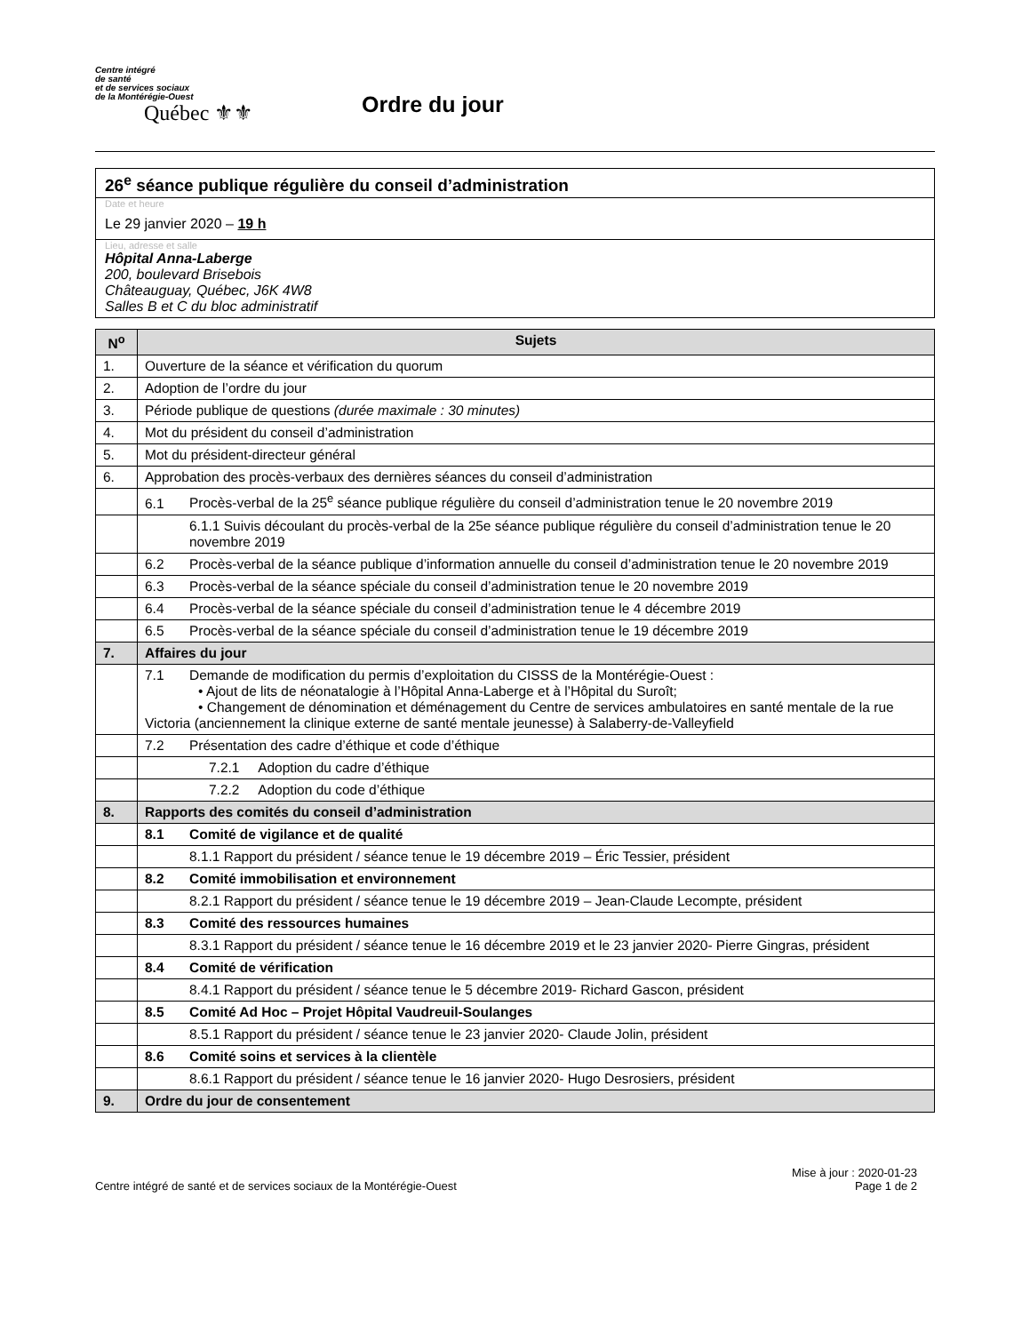Centre intégré
de santé
et de services sociaux
de la Montérégie-Ouest
Québec ⚜⚜
Ordre du jour
26<sup>e</sup> séance publique régulière du conseil d’administration
Date et heure
Le 29 janvier 2020 – 19 h
Lieu, adresse et salle
Hôpital Anna-Laberge
200, boulevard Brisebois
Châteauguay, Québec, J6K 4W8
Salles B et C du bloc administratif
| N<sup>o</sup> | Sujets |
| --- | --- |
| 1. | Ouverture de la séance et vérification du quorum |
| 2. | Adoption de l’ordre du jour |
| 3. | Période publique de questions (durée maximale : 30 minutes) |
| 4. | Mot du président du conseil d’administration |
| 5. | Mot du président-directeur général |
| 6. | Approbation des procès-verbaux des dernières séances du conseil d’administration |
| | 6.1 Procès-verbal de la 25<sup>e</sup> séance publique régulière du conseil d’administration tenue le 20 novembre 2019 |
| | 6.1.1 Suivis découlant du procès-verbal de la 25e séance publique régulière du conseil d’administration tenue le 20 novembre 2019 |
| | 6.2 Procès-verbal de la séance publique d’information annuelle du conseil d’administration tenue le 20 novembre 2019 |
| | 6.3 Procès-verbal de la séance spéciale du conseil d’administration tenue le 20 novembre 2019 |
| | 6.4 Procès-verbal de la séance spéciale du conseil d’administration tenue le 4 décembre 2019 |
| | 6.5 Procès-verbal de la séance spéciale du conseil d’administration tenue le 19 décembre 2019 |
| 7. | Affaires du jour |
| | 7.1 Demande de modification du permis d’exploitation du CISSS de la Montérégie-Ouest : • Ajout de lits de néonatalogie à l’Hôpital Anna-Laberge et à l’Hôpital du Suroît; • Changement de dénomination et déménagement du Centre de services ambulatoires en santé mentale de la rue Victoria (anciennement la clinique externe de santé mentale jeunesse) à Salaberry-de-Valleyfield |
| | 7.2 Présentation des cadre d’éthique et code d’éthique |
| | 7.2.1 Adoption du cadre d’éthique |
| | 7.2.2 Adoption du code d’éthique |
| 8. | Rapports des comités du conseil d’administration |
| | 8.1 Comité de vigilance et de qualité |
| | 8.1.1 Rapport du président / séance tenue le 19 décembre 2019 – Éric Tessier, président |
| | 8.2 Comité immobilisation et environnement |
| | 8.2.1 Rapport du président / séance tenue le 19 décembre 2019 – Jean-Claude Lecompte, président |
| | 8.3 Comité des ressources humaines |
| | 8.3.1 Rapport du président / séance tenue le 16 décembre 2019 et le 23 janvier 2020- Pierre Gingras, président |
| | 8.4 Comité de vérification |
| | 8.4.1 Rapport du président / séance tenue le 5 décembre 2019- Richard Gascon, président |
| | 8.5 Comité Ad Hoc – Projet Hôpital Vaudreuil-Soulanges |
| | 8.5.1 Rapport du président / séance tenue le 23 janvier 2020- Claude Jolin, président |
| | 8.6 Comité soins et services à la clientèle |
| | 8.6.1 Rapport du président / séance tenue le 16 janvier 2020- Hugo Desrosiers, président |
| 9. | Ordre du jour de consentement |
Centre intégré de santé et de services sociaux de la Montérégie-Ouest
Mise à jour : 2020-01-23
Page 1 de 2